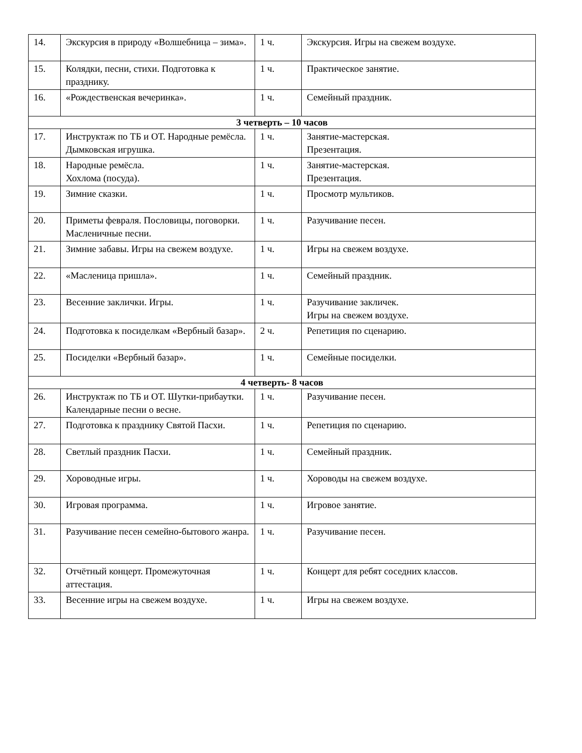| 14. | Экскурсия в природу «Волшебница – зима». | 1 ч. | Экскурсия. Игры на свежем воздухе. |
| 15. | Колядки, песни, стихи. Подготовка к празднику. | 1 ч. | Практическое занятие. |
| 16. | «Рождественская вечеринка». | 1 ч. | Семейный праздник. |
| 3 четверть – 10 часов | | | |
| 17. | Инструктаж по ТБ и ОТ. Народные ремёсла. Дымковская игрушка. | 1 ч. | Занятие-мастерская. Презентация. |
| 18. | Народные ремёсла. Хохлома (посуда). | 1 ч. | Занятие-мастерская. Презентация. |
| 19. | Зимние сказки. | 1 ч. | Просмотр мультиков. |
| 20. | Приметы февраля. Пословицы, поговорки. Масленичные песни. | 1 ч. | Разучивание песен. |
| 21. | Зимние забавы. Игры на свежем воздухе. | 1 ч. | Игры на свежем воздухе. |
| 22. | «Масленица пришла». | 1 ч. | Семейный праздник. |
| 23. | Весенние заклички. Игры. | 1 ч. | Разучивание закличек. Игры на свежем воздухе. |
| 24. | Подготовка к посиделкам «Вербный базар». | 2 ч. | Репетиция по сценарию. |
| 25. | Посиделки «Вербный базар». | 1 ч. | Семейные посиделки. |
| 4 четверть- 8 часов | | | |
| 26. | Инструктаж по ТБ и ОТ. Шутки-прибаутки. Календарные песни о весне. | 1 ч. | Разучивание песен. |
| 27. | Подготовка к празднику Святой Пасхи. | 1 ч. | Репетиция по сценарию. |
| 28. | Светлый праздник Пасхи. | 1 ч. | Семейный праздник. |
| 29. | Хороводные игры. | 1 ч. | Хороводы на свежем воздухе. |
| 30. | Игровая программа. | 1 ч. | Игровое занятие. |
| 31. | Разучивание песен семейно-бытового жанра. | 1 ч. | Разучивание песен. |
| 32. | Отчётный концерт. Промежуточная аттестация. | 1 ч. | Концерт для ребят соседних классов. |
| 33. | Весенние игры на свежем воздухе. | 1 ч. | Игры на свежем воздухе. |